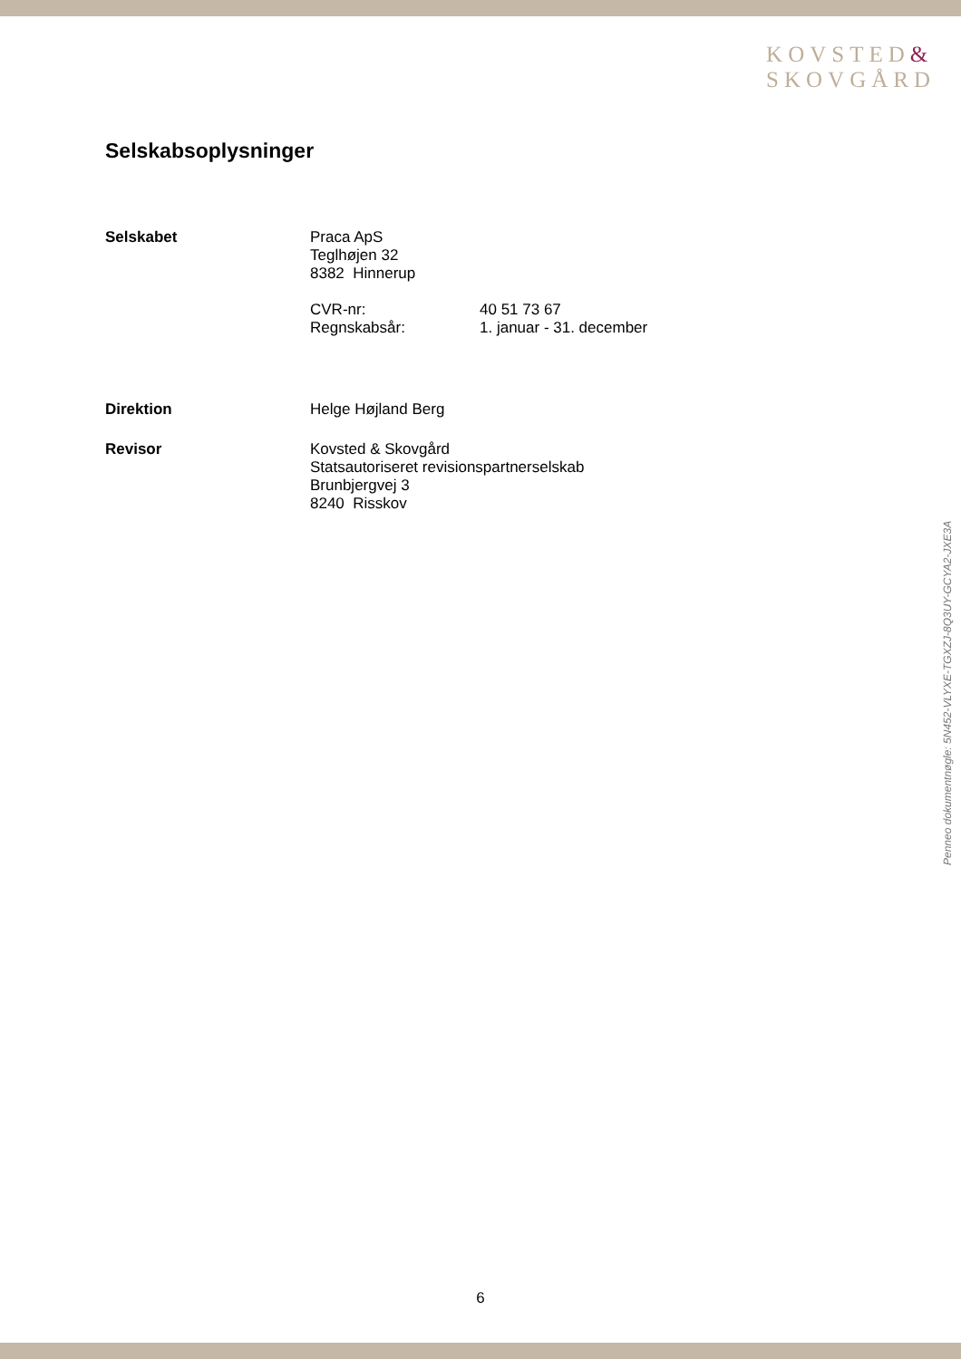KOVSTED&
SKOVGÅRD
Selskabsoplysninger
Selskabet Praca ApS
Teglhøjen 32
8382 Hinnerup
CVR-nr: 40 51 73 67
Regnskabsår: 1. januar - 31. december
Direktion Helge Højland Berg
Revisor Kovsted & Skovgård
Statsautoriseret revisionspartnerselskab
Brunbjergvej 3
8240 Risskov
Penneo dokumentnøgle: 5N452-VLYXE-TGXZJ-8Q3UY-GCYA2-JXE3A
6